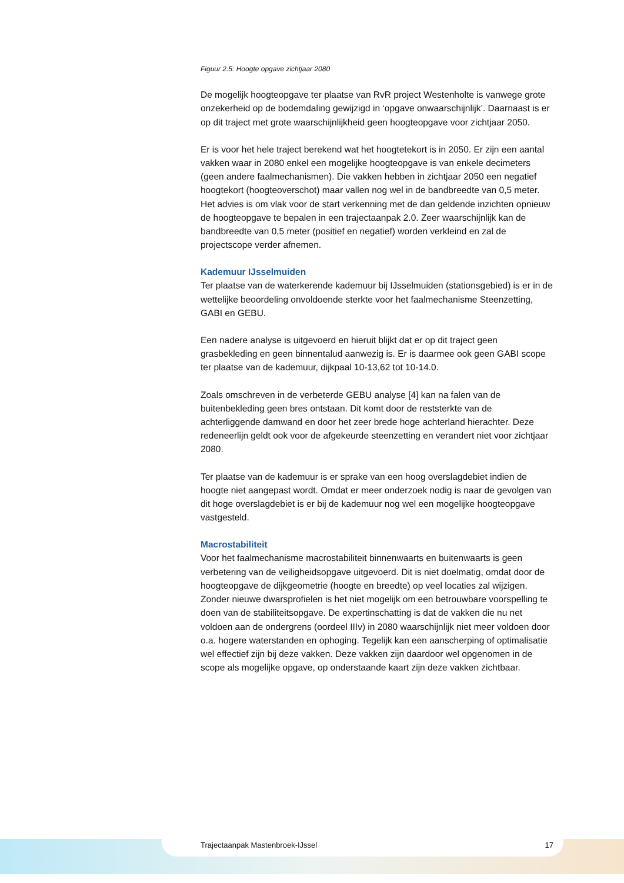Figuur 2.5: Hoogte opgave zichtjaar 2080
De mogelijk hoogteopgave ter plaatse van RvR project Westenholte is vanwege grote onzekerheid op de bodemdaling gewijzigd in ‘opgave onwaarschijnlijk’. Daarnaast is er op dit traject met grote waarschijnlijkheid geen hoogteopgave voor zichtjaar 2050.
Er is voor het hele traject berekend wat het hoogtetekort is in 2050. Er zijn een aantal vakken waar in 2080 enkel een mogelijke hoogteopgave is van enkele decimeters (geen andere faalmechanismen). Die vakken hebben in zichtjaar 2050 een negatief hoogtekort (hoogteoverschot) maar vallen nog wel in de bandbreedte van 0,5 meter. Het advies is om vlak voor de start verkenning met de dan geldende inzichten opnieuw de hoogteopgave te bepalen in een trajectaanpak 2.0. Zeer waarschijnlijk kan de bandbreedte van 0,5 meter (positief en negatief) worden verkleind en zal de projectscope verder afnemen.
Kademuur IJsselmuiden
Ter plaatse van de waterkerende kademuur bij IJsselmuiden (stationsgebied) is er in de wettelijke beoordeling onvoldoende sterkte voor het faalmechanisme Steenzetting, GABI en GEBU.
Een nadere analyse is uitgevoerd en hieruit blijkt dat er op dit traject geen grasbekleding en geen binnentalud aanwezig is. Er is daarmee ook geen GABI scope ter plaatse van de kademuur, dijkpaal 10-13,62 tot 10-14.0.
Zoals omschreven in de verbeterde GEBU analyse [4] kan na falen van de buitenbekleding geen bres ontstaan. Dit komt door de reststerkte van de achterliggende damwand en door het zeer brede hoge achterland hierachter. Deze redeneerlijn geldt ook voor de afgekeurde steenzetting en verandert niet voor zichtjaar 2080.
Ter plaatse van de kademuur is er sprake van een hoog overslagdebiet indien de hoogte niet aangepast wordt. Omdat er meer onderzoek nodig is naar de gevolgen van dit hoge overslagdebiet is er bij de kademuur nog wel een mogelijke hoogteopgave vastgesteld.
Macrostabiliteit
Voor het faalmechanisme macrostabiliteit binnenwaarts en buitenwaarts is geen verbetering van de veiligheidsopgave uitgevoerd. Dit is niet doelmatig, omdat door de hoogteopgave de dijkgeometrie (hoogte en breedte) op veel locaties zal wijzigen. Zonder nieuwe dwarsprofielen is het niet mogelijk om een betrouwbare voorspelling te doen van de stabiliteitsopgave. De expertinschatting is dat de vakken die nu net voldoen aan de ondergrens (oordeel IIIv) in 2080 waarschijnlijk niet meer voldoen door o.a. hogere waterstanden en ophoging. Tegelijk kan een aanscherping of optimalisatie wel effectief zijn bij deze vakken. Deze vakken zijn daardoor wel opgenomen in de scope als mogelijke opgave, op onderstaande kaart zijn deze vakken zichtbaar.
Trajectaanpak Mastenbroek-IJssel 17